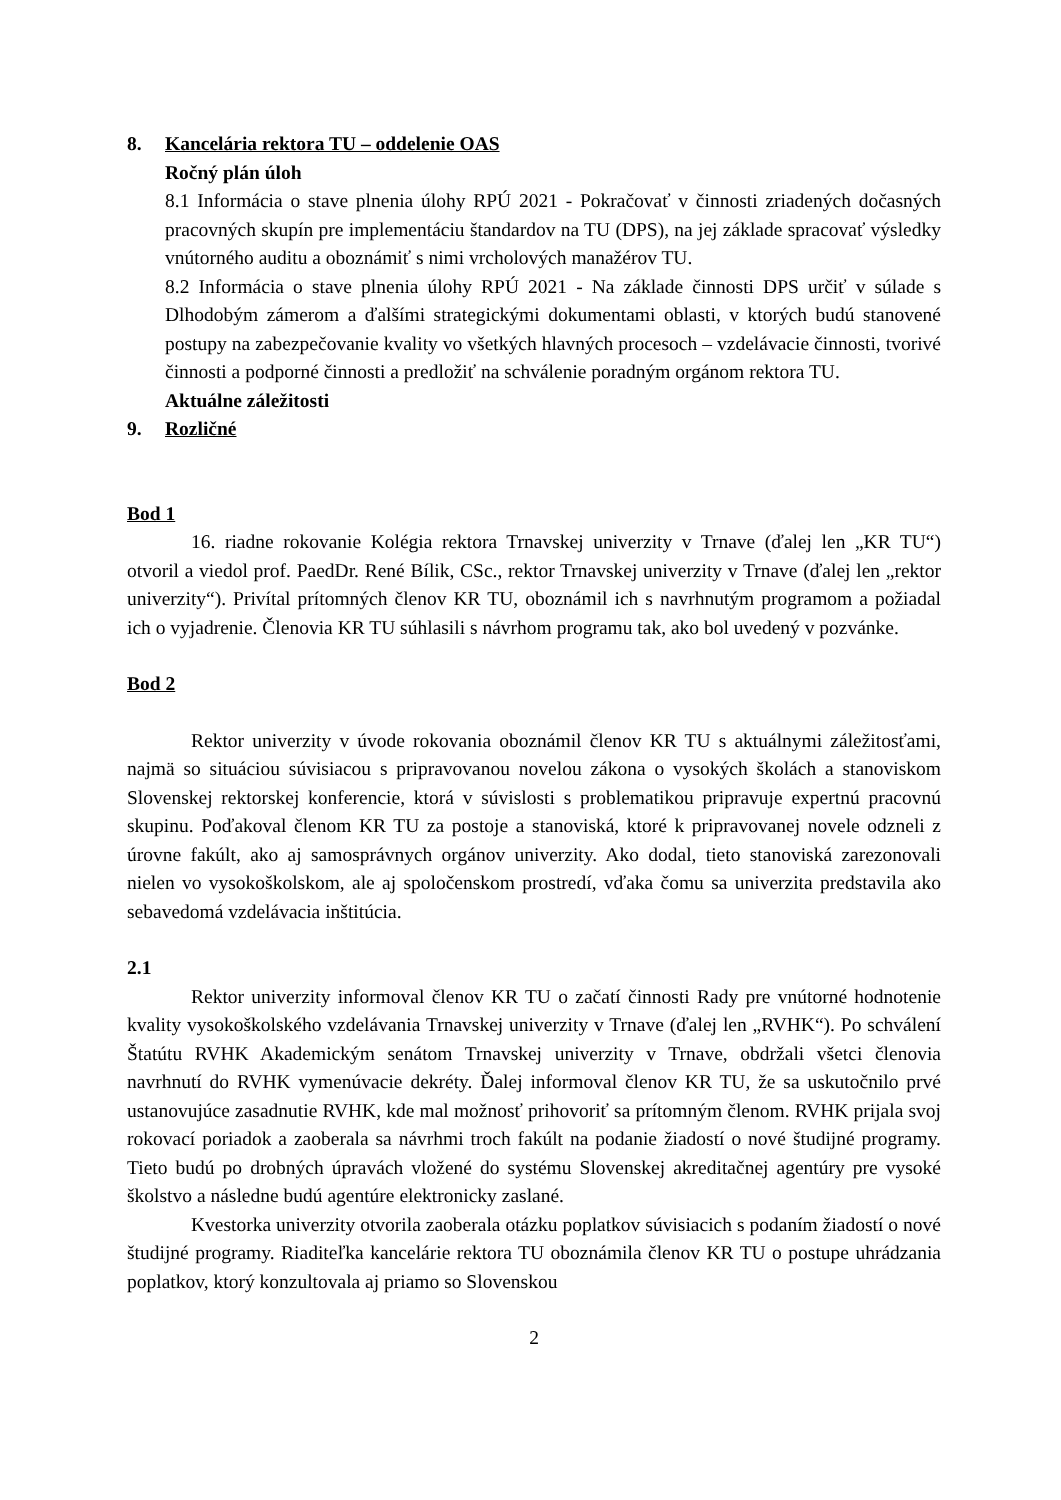8. Kancelária rektora TU – oddelenie OAS
Ročný plán úloh
8.1 Informácia o stave plnenia úlohy RPÚ 2021 - Pokračovať v činnosti zriadených dočasných pracovných skupín pre implementáciu štandardov na TU (DPS), na jej základe spracovať výsledky vnútorného auditu a oboznámiť s nimi vrcholových manažérov TU.
8.2 Informácia o stave plnenia úlohy RPÚ 2021 - Na základe činnosti DPS určiť v súlade s Dlhodobým zámerom a ďalšími strategickými dokumentami oblasti, v ktorých budú stanovené postupy na zabezpečovanie kvality vo všetkých hlavných procesoch – vzdelávacie činnosti, tvorivé činnosti a podporné činnosti a predložiť na schválenie poradným orgánom rektora TU.
Aktuálne záležitosti
9. Rozličné
Bod 1
16. riadne rokovanie Kolégia rektora Trnavskej univerzity v Trnave (ďalej len „KR TU“) otvoril a viedol prof. PaedDr. René Bílik, CSc., rektor Trnavskej univerzity v Trnave (ďalej len „rektor univerzity“). Privítal prítomných členov KR TU, oboznámil ich s navrhnutým programom a požiadal ich o vyjadrenie. Členovia KR TU súhlasili s návrhom programu tak, ako bol uvedený v pozvánke.
Bod 2
Rektor univerzity v úvode rokovania oboznámil členov KR TU s aktuálnymi záležitosťami, najmä so situáciou súvisiacou s pripravovanou novelou zákona o vysokých školách a stanoviskom Slovenskej rektorskej konferencie, ktorá v súvislosti s problematikou pripravuje expertnú pracovnú skupinu. Poďakoval členom KR TU za postoje a stanoviská, ktoré k pripravovanej novele odzneli z úrovne fakúlt, ako aj samosprávnych orgánov univerzity. Ako dodal, tieto stanoviská zarezonovali nielen vo vysokoškolskom, ale aj spoločenskom prostredí, vďaka čomu sa univerzita predstavila ako sebavedomá vzdelávacia inštitúcia.
2.1
Rektor univerzity informoval členov KR TU o začatí činnosti Rady pre vnútorné hodnotenie kvality vysokoškolského vzdelávania Trnavskej univerzity v Trnave (ďalej len „RVHK“). Po schválení Štatútu RVHK Akademickým senátom Trnavskej univerzity v Trnave, obdržali všetci členovia navrhnutí do RVHK vymenúvacie dekréty. Ďalej informoval členov KR TU, že sa uskutočnilo prvé ustanovujúce zasadnutie RVHK, kde mal možnosť prihovoriť sa prítomným členom. RVHK prijala svoj rokovací poriadok a zaoberala sa návrhmi troch fakúlt na podanie žiadostí o nové študijné programy. Tieto budú po drobných úpravách vložené do systému Slovenskej akreditačnej agentúry pre vysoké školstvo a následne budú agentúre elektronicky zaslané.
Kvestorka univerzity otvorila zaoberala otázku poplatkov súvisiacich s podaním žiadostí o nové študijné programy. Riaditeľka kancelárie rektora TU oboznámila členov KR TU o postupe uhrádzania poplatkov, ktorý konzultovala aj priamo so Slovenskou
2